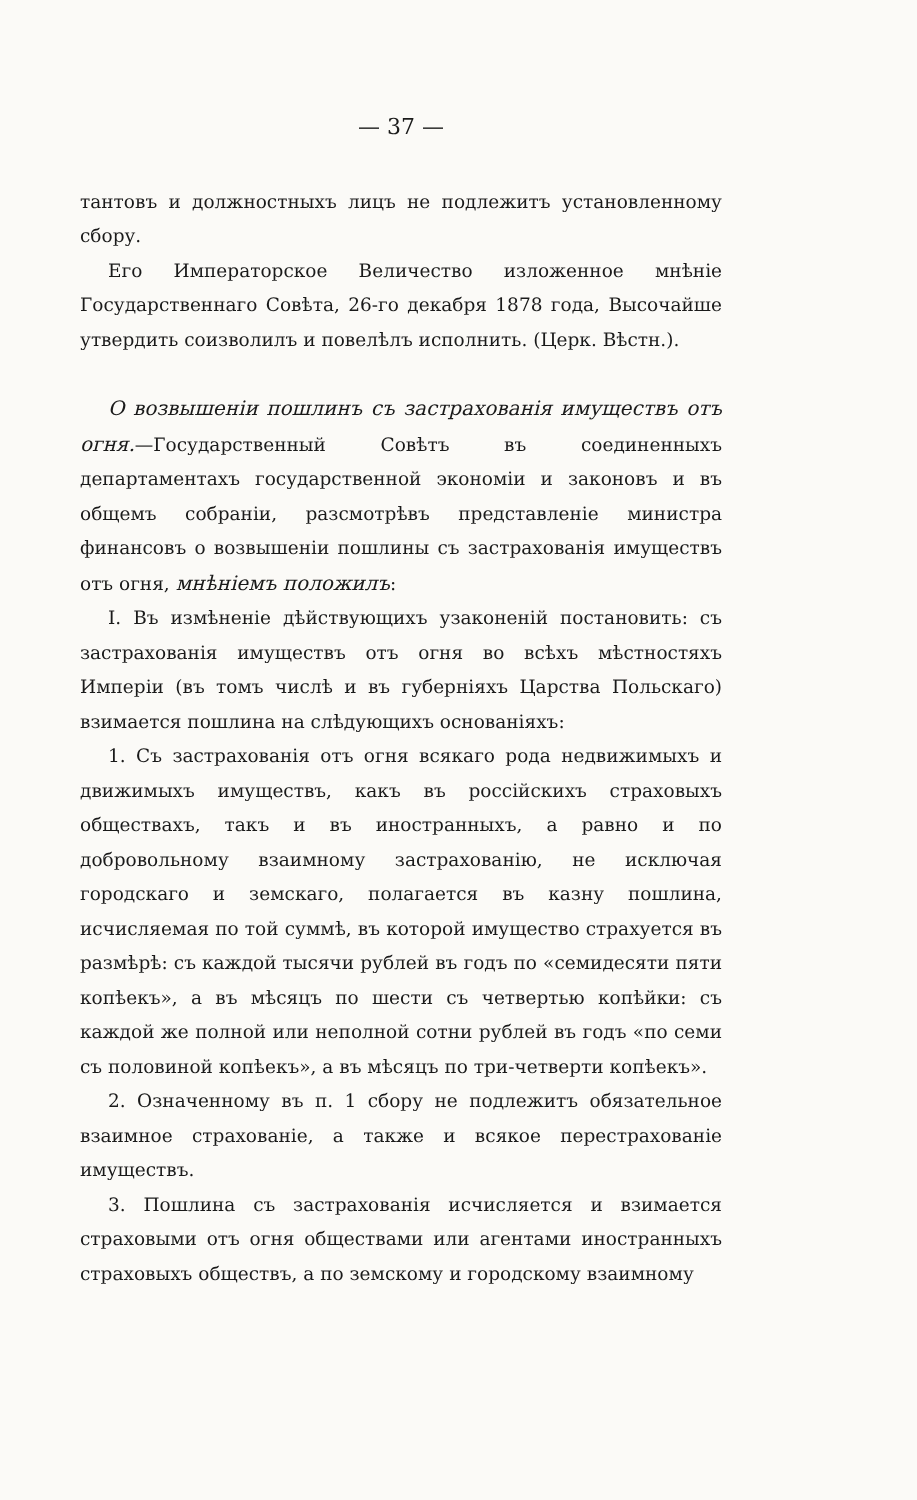— 37 —
тантовъ и должностныхъ лицъ не подлежитъ установленному сбору.
Его Императорское Величество изложенное мнѣніе Государственнаго Совѣта, 26-го декабря 1878 года, Высочайше утвердить соизволилъ и повелѣлъ исполнить. (Церк. Вѣстн.).
О возвышеніи пошлинъ съ застрахованія имуществъ отъ огня.—Государственный Совѣтъ въ соединенныхъ департаментахъ государственной экономіи и законовъ и въ общемъ собраніи, разсмотрѣвъ представленіе министра финансовъ о возвышеніи пошлины съ застрахованія имуществъ отъ огня, мнѣніемъ положилъ:
I. Въ измѣненіе дѣйствующихъ узаконеній постановить: съ застрахованія имуществъ отъ огня во всѣхъ мѣстностяхъ Имперіи (въ томъ числѣ и въ губерніяхъ Царства Польскаго) взимается пошлина на слѣдующихъ основаніяхъ:
1. Съ застрахованія отъ огня всякаго рода недвижимыхъ и движимыхъ имуществъ, какъ въ россійскихъ страховыхъ обществахъ, такъ и въ иностранныхъ, а равно и по добровольному взаимному застрахованію, не исключая городскаго и земскаго, полагается въ казну пошлина, исчисляемая по той суммѣ, въ которой имущество страхуется въ размѣрѣ: съ каждой тысячи рублей въ годъ по «семидесяти пяти копѣекъ», а въ мѣсяцъ по шести съ четвертью копѣйки: съ каждой же полной или неполной сотни рублей въ годъ «по семи съ половиной копѣекъ», а въ мѣсяцъ по три-четверти копѣекъ».
2. Означенному въ п. 1 сбору не подлежитъ обязательное взаимное страхованіе, а также и всякое перестрахованіе имуществъ.
3. Пошлина съ застрахованія исчисляется и взимается страховыми отъ огня обществами или агентами иностранныхъ страховыхъ обществъ, а по земскому и городскому взаимному